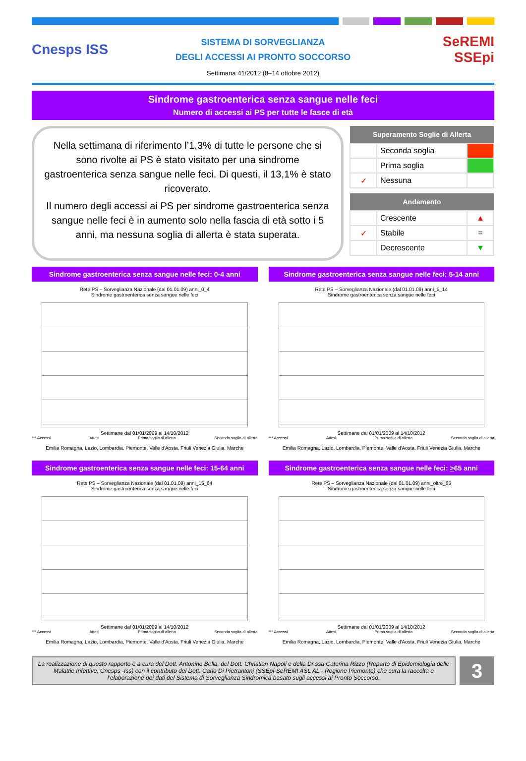Cnesps ISS
SISTEMA DI SORVEGLIANZA
DEGLI ACCESSI AI PRONTO SOCCORSO
SeREMI
SSEpi
Settimana 41/2012 (8–14 ottobre 2012)
Sindrome gastroenterica senza sangue nelle feci
Numero di accessi ai PS per tutte le fasce di età
Nella settimana di riferimento l’1,3% di tutte le persone che si sono rivolte ai PS è stato visitato per una sindrome gastroenterica senza sangue nelle feci. Di questi, il 13,1% è stato ricoverato.
Il numero degli accessi ai PS per sindrome gastroenterica senza sangue nelle feci è in aumento solo nella fascia di età sotto i 5 anni, ma nessuna soglia di allerta è stata superata.
| Superamento Soglie di Allerta | | |
| --- | --- | --- |
| | Seconda soglia | |
| | Prima soglia | |
| ✓ | Nessuna | |
| Andamento | | |
| --- | --- | --- |
| | Crescente | ▲ |
| ✓ | Stabile | = |
| | Decrescente | ▼ |
Sindrome gastroenterica senza sangue nelle feci: 0-4 anni
Rete PS – Sorveglianza Nazionale (dal 01.01.09) anni_0_4
Sindrome gastroenterica senza sangue nelle feci
Settimane dal 01/01/2009 al 14/10/2012
*** Accessi Attesi Prima soglia di allerta Seconda soglia di allerta
Emilia Romagna, Lazio, Lombardia, Piemonte, Valle d'Aosta, Friuli Venezia Giulia, Marche
Sindrome gastroenterica senza sangue nelle feci: 5-14 anni
Rete PS – Sorveglianza Nazionale (dal 01.01.09) anni_5_14
Sindrome gastroenterica senza sangue nelle feci
Settimane dal 01/01/2009 al 14/10/2012
*** Accessi Attesi Prima soglia di allerta Seconda soglia di allerta
Emilia Romagna, Lazio, Lombardia, Piemonte, Valle d'Aosta, Friuli Venezia Giulia, Marche
Sindrome gastroenterica senza sangue nelle feci: 15-64 anni
Rete PS – Sorveglianza Nazionale (dal 01.01.09) anni_15_64
Sindrome gastroenterica senza sangue nelle feci
Settimane dal 01/01/2009 al 14/10/2012
*** Accessi Attesi Prima soglia di allerta Seconda soglia di allerta
Emilia Romagna, Lazio, Lombardia, Piemonte, Valle d'Aosta, Friuli Venezia Giulia, Marche
Sindrome gastroenterica senza sangue nelle feci: >65 anni
Rete PS – Sorveglianza Nazionale (dal 01.01.09) anni_oltre_65
Sindrome gastroenterica senza sangue nelle feci
Settimane dal 01/01/2009 al 14/10/2012
*** Accessi Attesi Prima soglia di allerta Seconda soglia di allerta
Emilia Romagna, Lazio, Lombardia, Piemonte, Valle d'Aosta, Friuli Venezia Giulia, Marche
La realizzazione di questo rapporto è a cura del Dott. Antonino Bella, del Dott. Christian Napoli e della Dr.ssa Caterina Rizzo (Reparto di Epidemiologia delle Malattie Infettive, Cnesps -Iss) con il contributo del Dott. Carlo Di Pietrantonj (SSEpi-SeREMI ASL AL - Regione Piemonte) che cura la raccolta e l’elaborazione dei dati del Sistema di Sorveglianza Sindromica basato sugli accessi ai Pronto Soccorso.
3